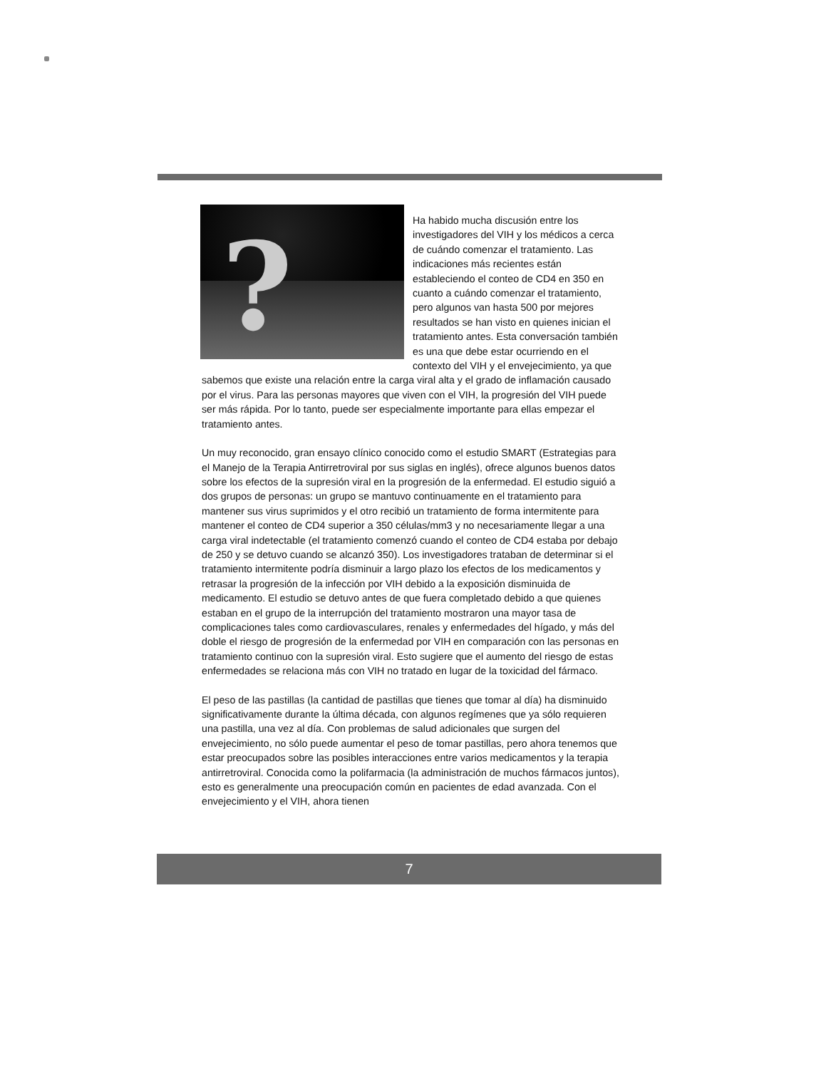?
Ha habido mucha discusión entre los investigadores del VIH y los médicos a cerca de cuándo comenzar el tratamiento. Las indicaciones más recientes están estableciendo el conteo de CD4 en 350 en cuanto a cuándo comenzar el tratamiento, pero algunos van hasta 500 por mejores resultados se han visto en quienes inician el tratamiento antes. Esta conversación también es una que debe estar ocurriendo en el contexto del VIH y el envejecimiento, ya que sabemos que existe una relación entre la carga viral alta y el grado de inflamación causado por el virus. Para las personas mayores que viven con el VIH, la progresión del VIH puede ser más rápida. Por lo tanto, puede ser especialmente importante para ellas empezar el tratamiento antes.
Un muy reconocido, gran ensayo clínico conocido como el estudio SMART (Estrategias para el Manejo de la Terapia Antirretroviral por sus siglas en inglés), ofrece algunos buenos datos sobre los efectos de la supresión viral en la progresión de la enfermedad. El estudio siguió a dos grupos de personas: un grupo se mantuvo continuamente en el tratamiento para mantener sus virus suprimidos y el otro recibió un tratamiento de forma intermitente para mantener el conteo de CD4 superior a 350 células/mm3 y no necesariamente llegar a una carga viral indetectable (el tratamiento comenzó cuando el conteo de CD4 estaba por debajo de 250 y se detuvo cuando se alcanzó 350). Los investigadores trataban de determinar si el tratamiento intermitente podría disminuir a largo plazo los efectos de los medicamentos y retrasar la progresión de la infección por VIH debido a la exposición disminuida de medicamento. El estudio se detuvo antes de que fuera completado debido a que quienes estaban en el grupo de la interrupción del tratamiento mostraron una mayor tasa de complicaciones tales como cardiovasculares, renales y enfermedades del hígado, y más del doble el riesgo de progresión de la enfermedad por VIH en comparación con las personas en tratamiento continuo con la supresión viral. Esto sugiere que el aumento del riesgo de estas enfermedades se relaciona más con VIH no tratado en lugar de la toxicidad del fármaco.
El peso de las pastillas (la cantidad de pastillas que tienes que tomar al día) ha disminuido significativamente durante la última década, con algunos regímenes que ya sólo requieren una pastilla, una vez al día. Con problemas de salud adicionales que surgen del envejecimiento, no sólo puede aumentar el peso de tomar pastillas, pero ahora tenemos que estar preocupados sobre las posibles interacciones entre varios medicamentos y la terapia antirretroviral. Conocida como la polifarmacia (la administración de muchos fármacos juntos), esto es generalmente una preocupación común en pacientes de edad avanzada. Con el envejecimiento y el VIH, ahora tienen
7